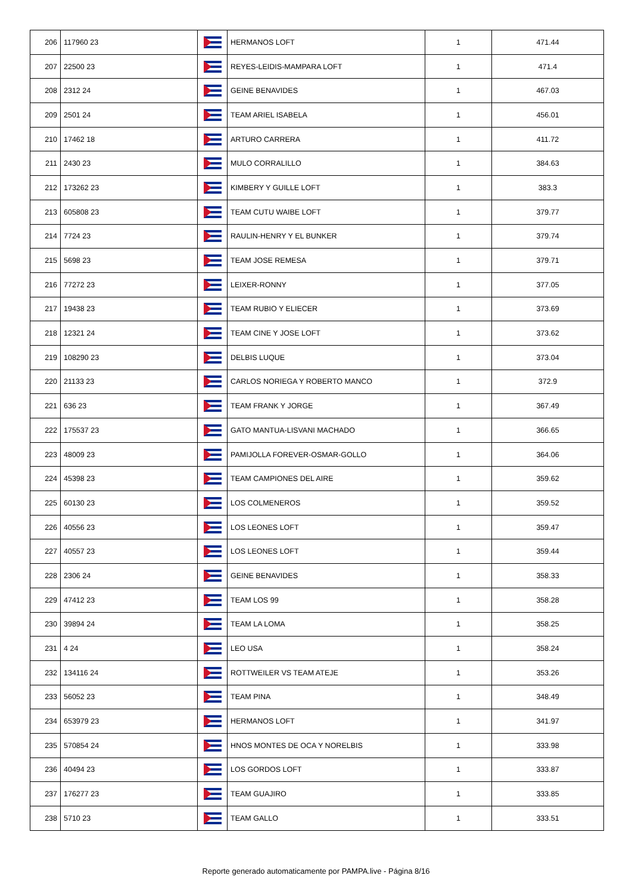| 206 | 117960 23 | | HERMANOS LOFT | 1 | 471.44 |
| 207 | 22500 23 | | REYES-LEIDIS-MAMPARA LOFT | 1 | 471.4 |
| 208 | 2312 24 | | GEINE BENAVIDES | 1 | 467.03 |
| 209 | 2501 24 | | TEAM ARIEL ISABELA | 1 | 456.01 |
| 210 | 17462 18 | | ARTURO CARRERA | 1 | 411.72 |
| 211 | 2430 23 | | MULO CORRALILLO | 1 | 384.63 |
| 212 | 173262 23 | | KIMBERY Y GUILLE LOFT | 1 | 383.3 |
| 213 | 605808 23 | | TEAM CUTU WAIBE LOFT | 1 | 379.77 |
| 214 | 7724 23 | | RAULIN-HENRY Y EL BUNKER | 1 | 379.74 |
| 215 | 5698 23 | | TEAM JOSE REMESA | 1 | 379.71 |
| 216 | 77272 23 | | LEIXER-RONNY | 1 | 377.05 |
| 217 | 19438 23 | | TEAM RUBIO Y ELIECER | 1 | 373.69 |
| 218 | 12321 24 | | TEAM CINE Y JOSE LOFT | 1 | 373.62 |
| 219 | 108290 23 | | DELBIS LUQUE | 1 | 373.04 |
| 220 | 21133 23 | | CARLOS NORIEGA Y ROBERTO MANCO | 1 | 372.9 |
| 221 | 636 23 | | TEAM FRANK Y JORGE | 1 | 367.49 |
| 222 | 175537 23 | | GATO MANTUA-LISVANI MACHADO | 1 | 366.65 |
| 223 | 48009 23 | | PAMIJOLLA FOREVER-OSMAR-GOLLO | 1 | 364.06 |
| 224 | 45398 23 | | TEAM CAMPIONES DEL AIRE | 1 | 359.62 |
| 225 | 60130 23 | | LOS COLMENEROS | 1 | 359.52 |
| 226 | 40556 23 | | LOS LEONES LOFT | 1 | 359.47 |
| 227 | 40557 23 | | LOS LEONES LOFT | 1 | 359.44 |
| 228 | 2306 24 | | GEINE BENAVIDES | 1 | 358.33 |
| 229 | 47412 23 | | TEAM LOS 99 | 1 | 358.28 |
| 230 | 39894 24 | | TEAM LA LOMA | 1 | 358.25 |
| 231 | 4 24 | | LEO USA | 1 | 358.24 |
| 232 | 134116 24 | | ROTTWEILER VS TEAM ATEJE | 1 | 353.26 |
| 233 | 56052 23 | | TEAM PINA | 1 | 348.49 |
| 234 | 653979 23 | | HERMANOS LOFT | 1 | 341.97 |
| 235 | 570854 24 | | HNOS MONTES DE OCA Y NORELBIS | 1 | 333.98 |
| 236 | 40494 23 | | LOS GORDOS LOFT | 1 | 333.87 |
| 237 | 176277 23 | | TEAM GUAJIRO | 1 | 333.85 |
| 238 | 5710 23 | | TEAM GALLO | 1 | 333.51 |
Reporte generado automaticamente por PAMPA.live - Página 8/16